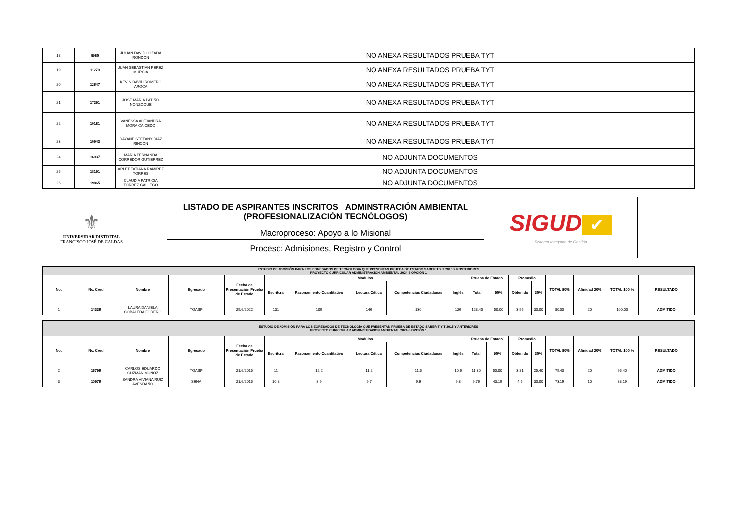| 18 | 9980 | JULIAN DAVID LOZADA RONDON | NO ANEXA RESULTADOS PRUEBA TYT |
| 19 | 11279 | JUAN SEBASTIAN PEREZ MURCIA | NO ANEXA RESULTADOS PRUEBA TYT |
| 20 | 12647 | KEVIN DAVID ROMERO AROCA | NO ANEXA RESULTADOS PRUEBA TYT |
| 21 | 17291 | JOSE MARIA PATIÑO NONZOQUE | NO ANEXA RESULTADOS PRUEBA TYT |
| 22 | 19181 | VANESSA ALEJANDRA MORA CAICEDO | NO ANEXA RESULTADOS PRUEBA TYT |
| 23 | 19943 | DAYANE STEFANY DIAZ RINCON | NO ANEXA RESULTADOS PRUEBA TYT |
| 24 | 16937 | MARIA FERNANDA CORREDOR GUTIERREZ | NO ADJUNTA DOCUMENTOS |
| 25 | 18191 | ARLET TATIANA RAMIREZ TORRES | NO ADJUNTA DOCUMENTOS |
| 26 | 19865 | CLAUDIA PATRICIA TORREZ GALLEGO | NO ADJUNTA DOCUMENTOS |
| ⚜ UNIVERSIDAD DISTRITAL FRANCISCO JOSÉ DE CALDAS | LISTADO DE ASPIRANTES INSCRITOS ADMINSTRACIÓN AMBIENTAL (PROFESIONALIZACIÓN TECNÓLOGOS) | SIGUD ✔ Sistema Integrado de Gestión |
| | Macroproceso: Apoyo a lo Misional | |
| | Proceso: Admisiones, Registro y Control | |
| ESTUDIO DE ADMISIÓN PARA LOS EGRESADOS DE TECNOLOGIA QUE PRESENTAN PRUEBA DE ESTADO SABER T Y T 2016 Y POSTERIORES PROYECTO CURRICULAR ADMINISTRACION AMBIENTAL 2024-3 OPCIÓN 1 | | | | | | | | | | | | | | | | | |
| No. | No. Cred | Nombre | Egresado | Fecha de Presentación Prueba de Estado | Modulos | | | | | Prueba de Estado | | Promedio | | TOTAL 80% | Afinidad 20% | TOTAL 100 % | RESULTADO |
| | | | | | Escritura | Razonamiento Cuantitativo | Lectura Crítica | Competencias Ciudadanas | Inglés | Total | 50% | Obtenido | 30% | | | | |
| 1 | 14336 | LAURA DANIELA COBALEDA FORERO | TGASP | 25/6/2022 | 131 | 109 | 146 | 130 | 126 | 128.40 | 50.00 | 3.95 | 30.00 | 80.00 | 20 | 100.00 | ADMITIDO |
| ESTUDIO DE ADMISIÓN PARA LOS EGRESADOS DE TECNOLOGÍA QUE PRESENTAN PRUEBA DE ESTADO SABER T Y T 2015 Y ANTERIORES PROYECTO CURRICULAR ADMINISTRACION AMBIENTAL 2024-3 OPCIÓN 1 | | | | | | | | | | | | | | | | | |
| No. | No. Cred | Nombre | Egresado | Fecha de Presentación Prueba de Estado | Modulos | | | | | Prueba de Estado | | Promedio | | TOTAL 80% | Afinidad 20% | TOTAL 100 % | RESULTADO |
| | | | | | Escritura | Razonamiento Cuantitativo | Lectura Crítica | Competencias Ciudadanas | Inglés | Total | 50% | Obtenido | 30% | | | | |
| 2 | 16796 | CARLOS EDUARDO GUZMAN MUÑOZ | TGASP | 21/6/2015 | 11 | 12.2 | 11.2 | 11.5 | 10.6 | 11.30 | 50.00 | 3.81 | 25.40 | 75.40 | 20 | 95.40 | ADMITIDO |
| 3 | 10976 | SANDRA VIVIANA RUIZ AVENDAÑO | SENA | 21/6/2015 | 10.8 | 8.9 | 9.7 | 9.6 | 9.8 | 9.76 | 43.19 | 4.5 | 30.00 | 73.19 | 10 | 83.19 | ADMITIDO |